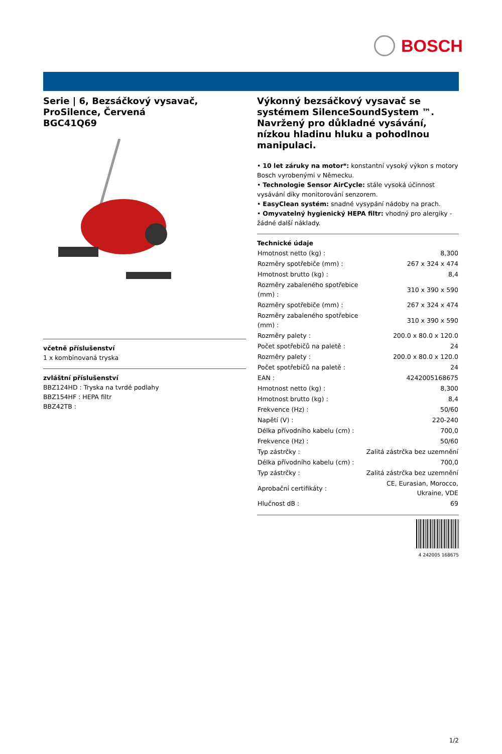BOSCH
Serie | 6, Bezsáčkový vysavač, ProSilence, Červená
BGC41Q69
včetně příslušenství
1 x kombinovaná tryska
zvláštní příslušenství
BBZ124HD : Tryska na tvrdé podlahy
BBZ154HF : HEPA filtr
BBZ42TB :
Výkonný bezsáčkový vysavač se systémem SilenceSoundSystem ™. Navržený pro důkladné vysávání, nízkou hladinu hluku a pohodlnou manipulaci.
• 10 let záruky na motor*: konstantní vysoký výkon s motory Bosch vyrobenými v Německu.
• Technologie Sensor AirCycle: stále vysoká účinnost vysávání díky monitorování senzorem.
• EasyClean systém: snadné vysypání nádoby na prach.
• Omyvatelný hygienický HEPA filtr: vhodný pro alergiky - žádné další náklady.
Technické údaje
| Hmotnost netto (kg) : | 8,300 |
| Rozměry spotřebiče (mm) : | 267 x 324 x 474 |
| Hmotnost brutto (kg) : | 8,4 |
| Rozměry zabaleného spotřebice (mm) : | 310 x 390 x 590 |
| Rozměry spotřebiče (mm) : | 267 x 324 x 474 |
| Rozměry zabaleného spotřebice (mm) : | 310 x 390 x 590 |
| Rozměry palety : | 200.0 x 80.0 x 120.0 |
| Počet spotřebičů na paletě : | 24 |
| Rozměry palety : | 200.0 x 80.0 x 120.0 |
| Počet spotřebičů na paletě : | 24 |
| EAN : | 4242005168675 |
| Hmotnost netto (kg) : | 8,300 |
| Hmotnost brutto (kg) : | 8,4 |
| Frekvence (Hz) : | 50/60 |
| Napětí (V) : | 220-240 |
| Délka přívodního kabelu (cm) : | 700,0 |
| Frekvence (Hz) : | 50/60 |
| Typ zástrčky : | Zalitá zástrčka bez uzemnění |
| Délka přívodního kabelu (cm) : | 700,0 |
| Typ zástrčky : | Zalitá zástrčka bez uzemnění |
| Aprobační certifikáty : | CE, Eurasian, Morocco, Ukraine, VDE |
| Hlučnost dB : | 69 |
4 242005 168675
1/2